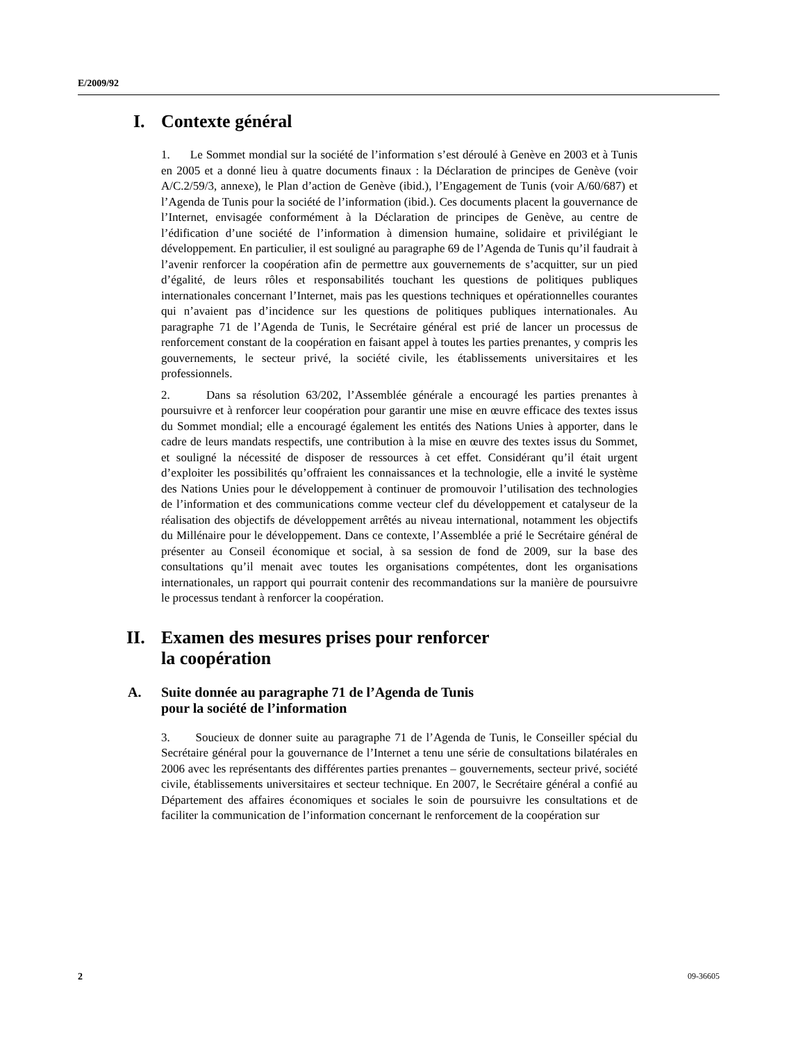E/2009/92
I. Contexte général
1. Le Sommet mondial sur la société de l’information s’est déroulé à Genève en 2003 et à Tunis en 2005 et a donné lieu à quatre documents finaux : la Déclaration de principes de Genève (voir A/C.2/59/3, annexe), le Plan d’action de Genève (ibid.), l’Engagement de Tunis (voir A/60/687) et l’Agenda de Tunis pour la société de l’information (ibid.). Ces documents placent la gouvernance de l’Internet, envisagée conformément à la Déclaration de principes de Genève, au centre de l’édification d’une société de l’information à dimension humaine, solidaire et privilégiant le développement. En particulier, il est souligné au paragraphe 69 de l’Agenda de Tunis qu’il faudrait à l’avenir renforcer la coopération afin de permettre aux gouvernements de s’acquitter, sur un pied d’égalité, de leurs rôles et responsabilités touchant les questions de politiques publiques internationales concernant l’Internet, mais pas les questions techniques et opérationnelles courantes qui n’avaient pas d’incidence sur les questions de politiques publiques internationales. Au paragraphe 71 de l’Agenda de Tunis, le Secrétaire général est prié de lancer un processus de renforcement constant de la coopération en faisant appel à toutes les parties prenantes, y compris les gouvernements, le secteur privé, la société civile, les établissements universitaires et les professionnels.
2. Dans sa résolution 63/202, l’Assemblée générale a encouragé les parties prenantes à poursuivre et à renforcer leur coopération pour garantir une mise en œuvre efficace des textes issus du Sommet mondial; elle a encouragé également les entités des Nations Unies à apporter, dans le cadre de leurs mandats respectifs, une contribution à la mise en œuvre des textes issus du Sommet, et souligné la nécessité de disposer de ressources à cet effet. Considérant qu’il était urgent d’exploiter les possibilités qu’offraient les connaissances et la technologie, elle a invité le système des Nations Unies pour le développement à continuer de promouvoir l’utilisation des technologies de l’information et des communications comme vecteur clef du développement et catalyseur de la réalisation des objectifs de développement arrêtés au niveau international, notamment les objectifs du Millénaire pour le développement. Dans ce contexte, l’Assemblée a prié le Secrétaire général de présenter au Conseil économique et social, à sa session de fond de 2009, sur la base des consultations qu’il menait avec toutes les organisations compétentes, dont les organisations internationales, un rapport qui pourrait contenir des recommandations sur la manière de poursuivre le processus tendant à renforcer la coopération.
II. Examen des mesures prises pour renforcer
la coopération
A. Suite donnée au paragraphe 71 de l’Agenda de Tunis
pour la société de l’information
3. Soucieux de donner suite au paragraphe 71 de l’Agenda de Tunis, le Conseiller spécial du Secrétaire général pour la gouvernance de l’Internet a tenu une série de consultations bilatérales en 2006 avec les représentants des différentes parties prenantes – gouvernements, secteur privé, société civile, établissements universitaires et secteur technique. En 2007, le Secrétaire général a confié au Département des affaires économiques et sociales le soin de poursuivre les consultations et de faciliter la communication de l’information concernant le renforcement de la coopération sur
2 09-36605